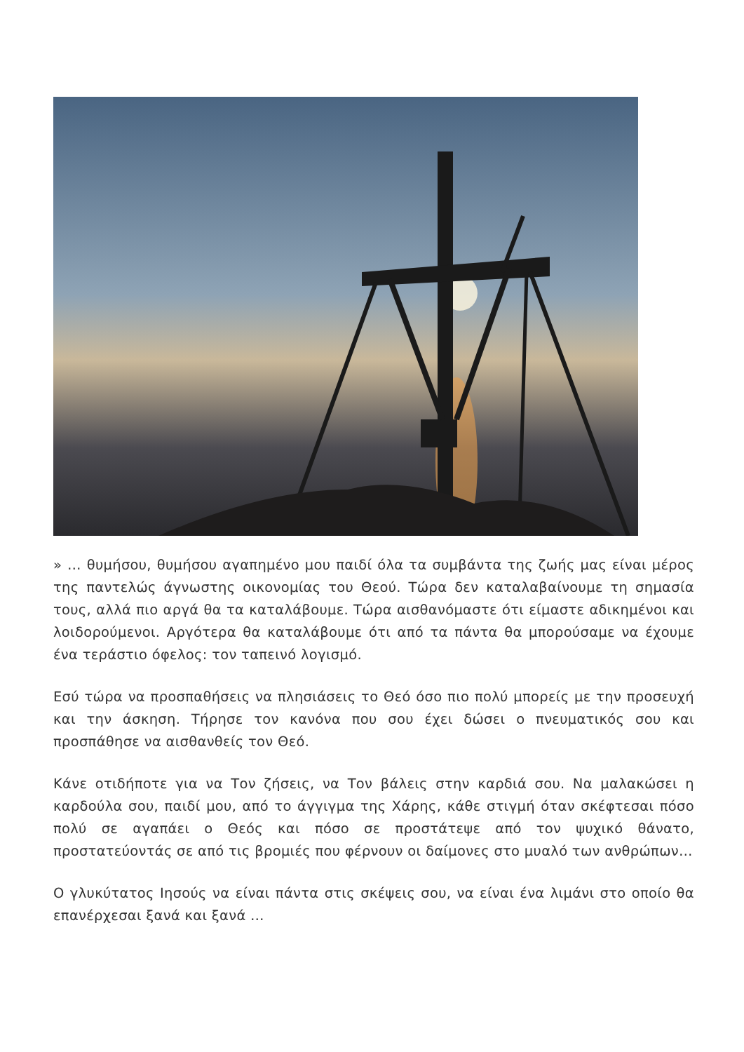» … θυμήσου, θυμήσου αγαπημένο μου παιδί όλα τα συμβάντα της ζωής μας είναι μέρος της παντελώς άγνωστης οικονομίας του Θεού. Τώρα δεν καταλαβαίνουμε τη σημασία τους, αλλά πιο αργά θα τα καταλάβουμε. Τώρα αισθανόμαστε ότι είμαστε αδικημένοι και λοιδορούμενοι. Αργότερα θα καταλάβουμε ότι από τα πάντα θα μπορούσαμε να έχουμε ένα τεράστιο όφελος: τον ταπεινό λογισμό.
Εσύ τώρα να προσπαθήσεις να πλησιάσεις το Θεό όσο πιο πολύ μπορείς με την προσευχή και την άσκηση. Τήρησε τον κανόνα που σου έχει δώσει ο πνευματικός σου και προσπάθησε να αισθανθείς τον Θεό.
Κάνε οτιδήποτε για να Τον ζήσεις, να Τον βάλεις στην καρδιά σου. Να μαλακώσει η καρδούλα σου, παιδί μου, από το άγγιγμα της Χάρης, κάθε στιγμή όταν σκέφτεσαι πόσο πολύ σε αγαπάει ο Θεός και πόσο σε προστάτεψε από τον ψυχικό θάνατο, προστατεύοντάς σε από τις βρομιές που φέρνουν οι δαίμονες στο μυαλό των ανθρώπων…
Ο γλυκύτατος Ιησούς να είναι πάντα στις σκέψεις σου, να είναι ένα λιμάνι στο οποίο θα επανέρχεσαι ξανά και ξανά …